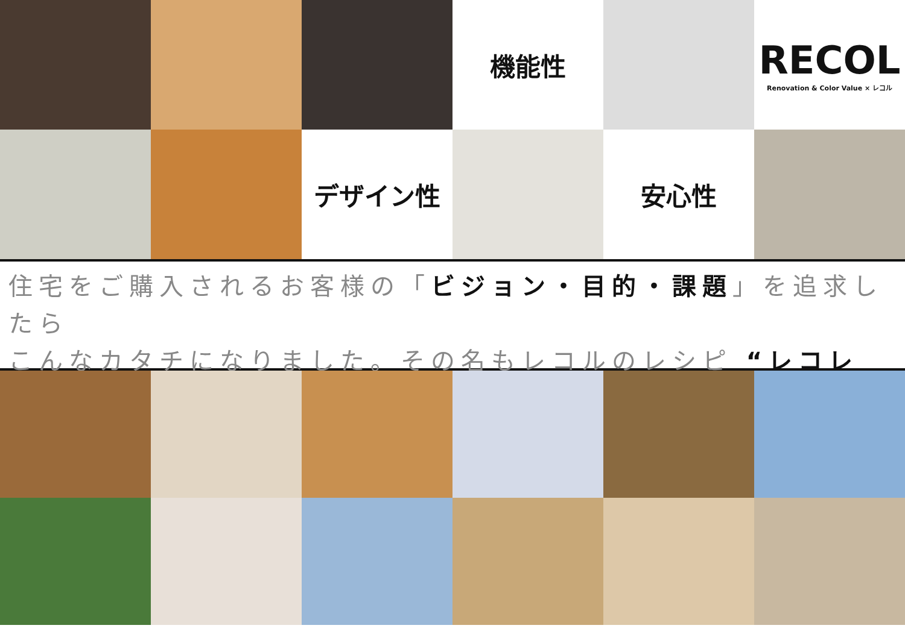機能性
RECOL
Renovation & Color Value × レコル
デザイン性
安心性
住宅をご購入されるお客様の「ビジョン・目的・課題」を追求したら
こんなカタチになりました。その名もレコルのレシピ “レコレピ”